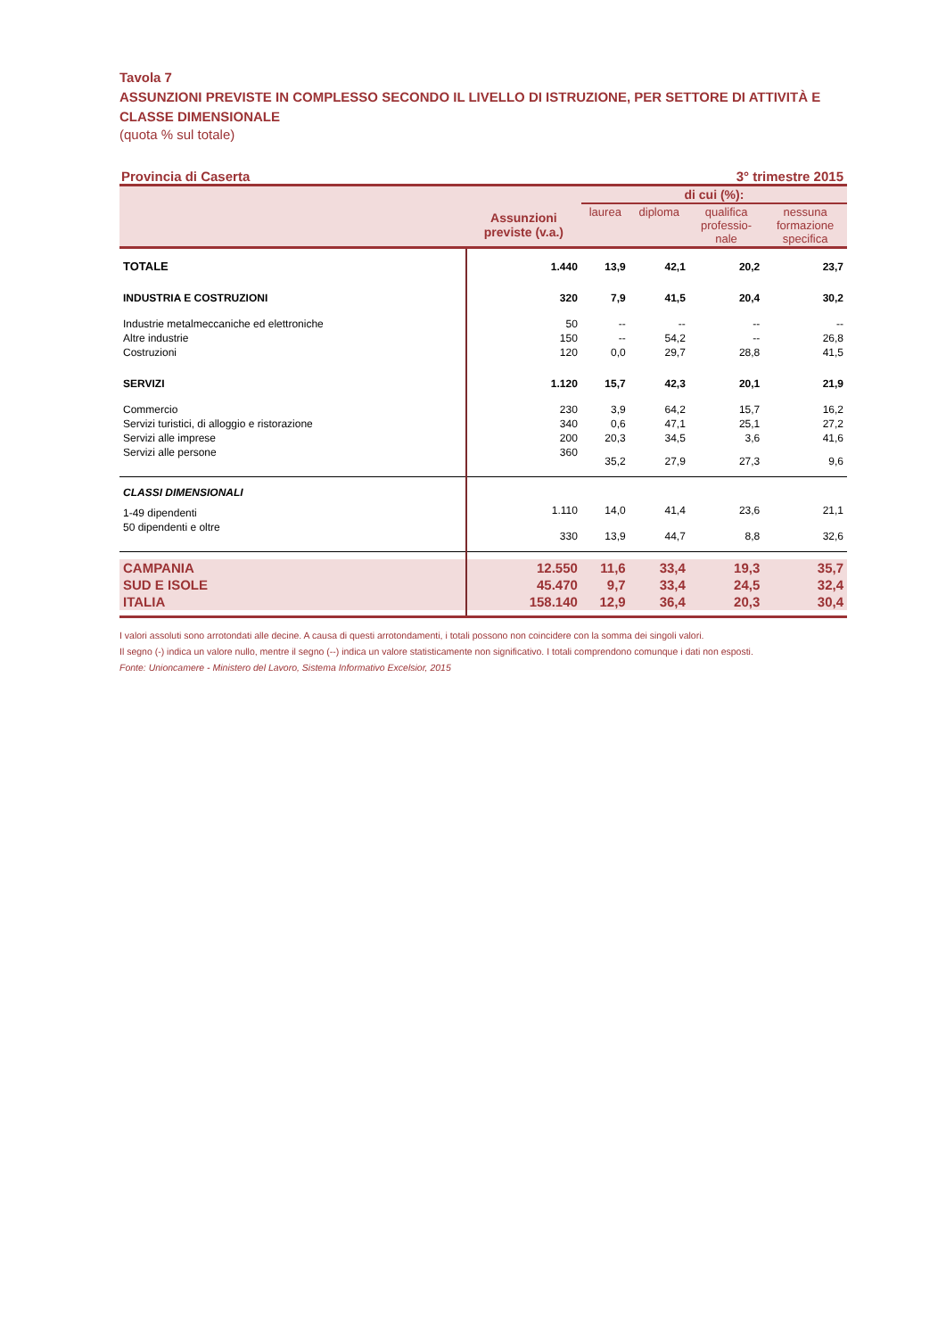Tavola 7
ASSUNZIONI PREVISTE IN COMPLESSO SECONDO IL LIVELLO DI ISTRUZIONE, PER SETTORE DI ATTIVITÀ E CLASSE DIMENSIONALE
(quota % sul totale)
Provincia di Caserta 3° trimestre 2015
| | Assunzioni previste (v.a.) | di cui (%): | | | |
| --- | --- | --- | --- | --- | --- |
| | | laurea | diploma | qualifica professio- nale | nessuna formazione specifica |
| TOTALE | 1.440 | 13,9 | 42,1 | 20,2 | 23,7 |
| INDUSTRIA E COSTRUZIONI | 320 | 7,9 | 41,5 | 20,4 | 30,2 |
| Industrie metalmeccaniche ed elettroniche | 50 | -- | -- | -- | -- |
| Altre industrie | 150 | -- | 54,2 | -- | 26,8 |
| Costruzioni | 120 | 0,0 | 29,7 | 28,8 | 41,5 |
| SERVIZI | 1.120 | 15,7 | 42,3 | 20,1 | 21,9 |
| Commercio | 230 | 3,9 | 64,2 | 15,7 | 16,2 |
| Servizi turistici, di alloggio e ristorazione | 340 | 0,6 | 47,1 | 25,1 | 27,2 |
| Servizi alle imprese | 200 | 20,3 | 34,5 | 3,6 | 41,6 |
| Servizi alle persone | 360 | 35,2 | 27,9 | 27,3 | 9,6 |
| CLASSI DIMENSIONALI | | | | | |
| 1-49 dipendenti | 1.110 | 14,0 | 41,4 | 23,6 | 21,1 |
| 50 dipendenti e oltre | 330 | 13,9 | 44,7 | 8,8 | 32,6 |
| CAMPANIA | 12.550 | 11,6 | 33,4 | 19,3 | 35,7 |
| SUD E ISOLE | 45.470 | 9,7 | 33,4 | 24,5 | 32,4 |
| ITALIA | 158.140 | 12,9 | 36,4 | 20,3 | 30,4 |
I valori assoluti sono arrotondati alle decine. A causa di questi arrotondamenti, i totali possono non coincidere con la somma dei singoli valori.
Il segno (-) indica un valore nullo, mentre il segno (--) indica un valore statisticamente non significativo. I totali comprendono comunque i dati non esposti.
Fonte: Unioncamere - Ministero del Lavoro, Sistema Informativo Excelsior, 2015